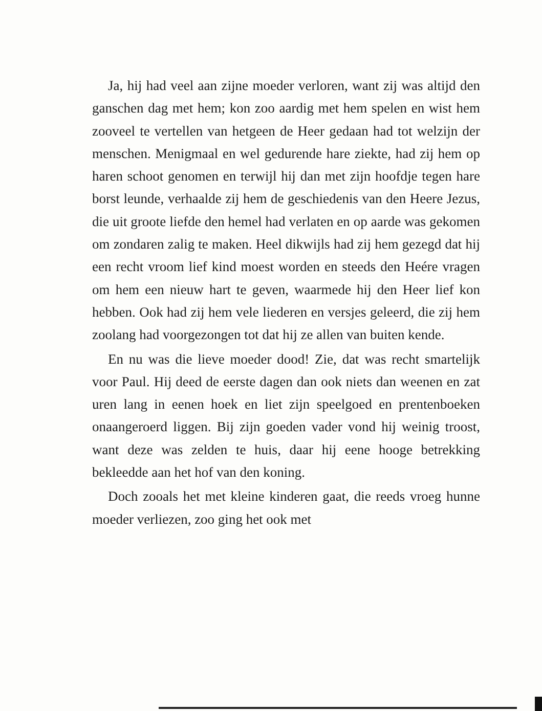Ja, hij had veel aan zijne moeder verloren, want zij was altijd den ganschen dag met hem; kon zoo aardig met hem spelen en wist hem zooveel te vertellen van hetgeen de Heer gedaan had tot welzijn der menschen. Menigmaal en wel gedurende hare ziekte, had zij hem op haren schoot genomen en terwijl hij dan met zijn hoofdje tegen hare borst leunde, verhaalde zij hem de geschiedenis van den Heere Jezus, die uit groote liefde den hemel had verlaten en op aarde was gekomen om zondaren zalig te maken. Heel dikwijls had zij hem gezegd dat hij een recht vroom lief kind moest worden en steeds den Heére vragen om hem een nieuw hart te geven, waarmede hij den Heer lief kon hebben. Ook had zij hem vele liederen en versjes geleerd, die zij hem zoolang had voorgezongen tot dat hij ze allen van buiten kende.
En nu was die lieve moeder dood! Zie, dat was recht smartelijk voor Paul. Hij deed de eerste dagen dan ook niets dan weenen en zat uren lang in eenen hoek en liet zijn speelgoed en prentenboeken onaangeroerd liggen. Bij zijn goeden vader vond hij weinig troost, want deze was zelden te huis, daar hij eene hooge betrekking bekleedde aan het hof van den koning.
Doch zooals het met kleine kinderen gaat, die reeds vroeg hunne moeder verliezen, zoo ging het ook met